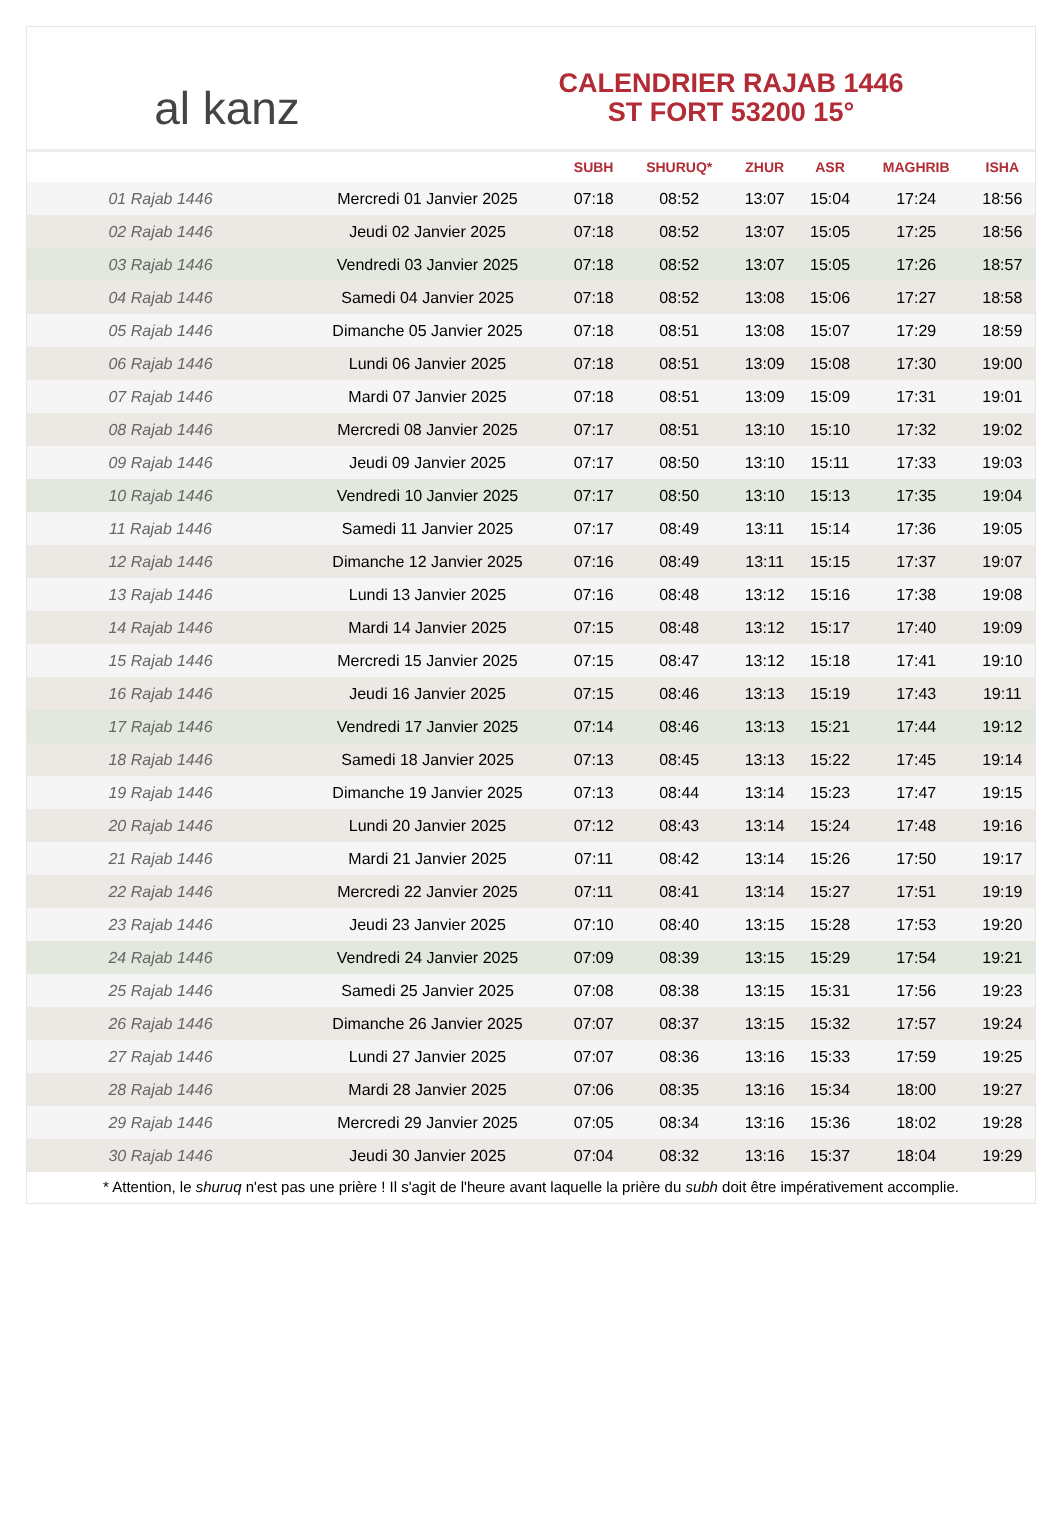al kanz
CALENDRIER RAJAB 1446
ST FORT 53200 15°
| | | SUBH | SHURUQ* | ZHUR | ASR | MAGHRIB | ISHA |
| --- | --- | --- | --- | --- | --- | --- | --- |
| 01 Rajab 1446 | Mercredi 01 Janvier 2025 | 07:18 | 08:52 | 13:07 | 15:04 | 17:24 | 18:56 |
| 02 Rajab 1446 | Jeudi 02 Janvier 2025 | 07:18 | 08:52 | 13:07 | 15:05 | 17:25 | 18:56 |
| 03 Rajab 1446 | Vendredi 03 Janvier 2025 | 07:18 | 08:52 | 13:07 | 15:05 | 17:26 | 18:57 |
| 04 Rajab 1446 | Samedi 04 Janvier 2025 | 07:18 | 08:52 | 13:08 | 15:06 | 17:27 | 18:58 |
| 05 Rajab 1446 | Dimanche 05 Janvier 2025 | 07:18 | 08:51 | 13:08 | 15:07 | 17:29 | 18:59 |
| 06 Rajab 1446 | Lundi 06 Janvier 2025 | 07:18 | 08:51 | 13:09 | 15:08 | 17:30 | 19:00 |
| 07 Rajab 1446 | Mardi 07 Janvier 2025 | 07:18 | 08:51 | 13:09 | 15:09 | 17:31 | 19:01 |
| 08 Rajab 1446 | Mercredi 08 Janvier 2025 | 07:17 | 08:51 | 13:10 | 15:10 | 17:32 | 19:02 |
| 09 Rajab 1446 | Jeudi 09 Janvier 2025 | 07:17 | 08:50 | 13:10 | 15:11 | 17:33 | 19:03 |
| 10 Rajab 1446 | Vendredi 10 Janvier 2025 | 07:17 | 08:50 | 13:10 | 15:13 | 17:35 | 19:04 |
| 11 Rajab 1446 | Samedi 11 Janvier 2025 | 07:17 | 08:49 | 13:11 | 15:14 | 17:36 | 19:05 |
| 12 Rajab 1446 | Dimanche 12 Janvier 2025 | 07:16 | 08:49 | 13:11 | 15:15 | 17:37 | 19:07 |
| 13 Rajab 1446 | Lundi 13 Janvier 2025 | 07:16 | 08:48 | 13:12 | 15:16 | 17:38 | 19:08 |
| 14 Rajab 1446 | Mardi 14 Janvier 2025 | 07:15 | 08:48 | 13:12 | 15:17 | 17:40 | 19:09 |
| 15 Rajab 1446 | Mercredi 15 Janvier 2025 | 07:15 | 08:47 | 13:12 | 15:18 | 17:41 | 19:10 |
| 16 Rajab 1446 | Jeudi 16 Janvier 2025 | 07:15 | 08:46 | 13:13 | 15:19 | 17:43 | 19:11 |
| 17 Rajab 1446 | Vendredi 17 Janvier 2025 | 07:14 | 08:46 | 13:13 | 15:21 | 17:44 | 19:12 |
| 18 Rajab 1446 | Samedi 18 Janvier 2025 | 07:13 | 08:45 | 13:13 | 15:22 | 17:45 | 19:14 |
| 19 Rajab 1446 | Dimanche 19 Janvier 2025 | 07:13 | 08:44 | 13:14 | 15:23 | 17:47 | 19:15 |
| 20 Rajab 1446 | Lundi 20 Janvier 2025 | 07:12 | 08:43 | 13:14 | 15:24 | 17:48 | 19:16 |
| 21 Rajab 1446 | Mardi 21 Janvier 2025 | 07:11 | 08:42 | 13:14 | 15:26 | 17:50 | 19:17 |
| 22 Rajab 1446 | Mercredi 22 Janvier 2025 | 07:11 | 08:41 | 13:14 | 15:27 | 17:51 | 19:19 |
| 23 Rajab 1446 | Jeudi 23 Janvier 2025 | 07:10 | 08:40 | 13:15 | 15:28 | 17:53 | 19:20 |
| 24 Rajab 1446 | Vendredi 24 Janvier 2025 | 07:09 | 08:39 | 13:15 | 15:29 | 17:54 | 19:21 |
| 25 Rajab 1446 | Samedi 25 Janvier 2025 | 07:08 | 08:38 | 13:15 | 15:31 | 17:56 | 19:23 |
| 26 Rajab 1446 | Dimanche 26 Janvier 2025 | 07:07 | 08:37 | 13:15 | 15:32 | 17:57 | 19:24 |
| 27 Rajab 1446 | Lundi 27 Janvier 2025 | 07:07 | 08:36 | 13:16 | 15:33 | 17:59 | 19:25 |
| 28 Rajab 1446 | Mardi 28 Janvier 2025 | 07:06 | 08:35 | 13:16 | 15:34 | 18:00 | 19:27 |
| 29 Rajab 1446 | Mercredi 29 Janvier 2025 | 07:05 | 08:34 | 13:16 | 15:36 | 18:02 | 19:28 |
| 30 Rajab 1446 | Jeudi 30 Janvier 2025 | 07:04 | 08:32 | 13:16 | 15:37 | 18:04 | 19:29 |
* Attention, le shuruq n'est pas une prière ! Il s'agit de l'heure avant laquelle la prière du subh doit être impérativement accomplie.